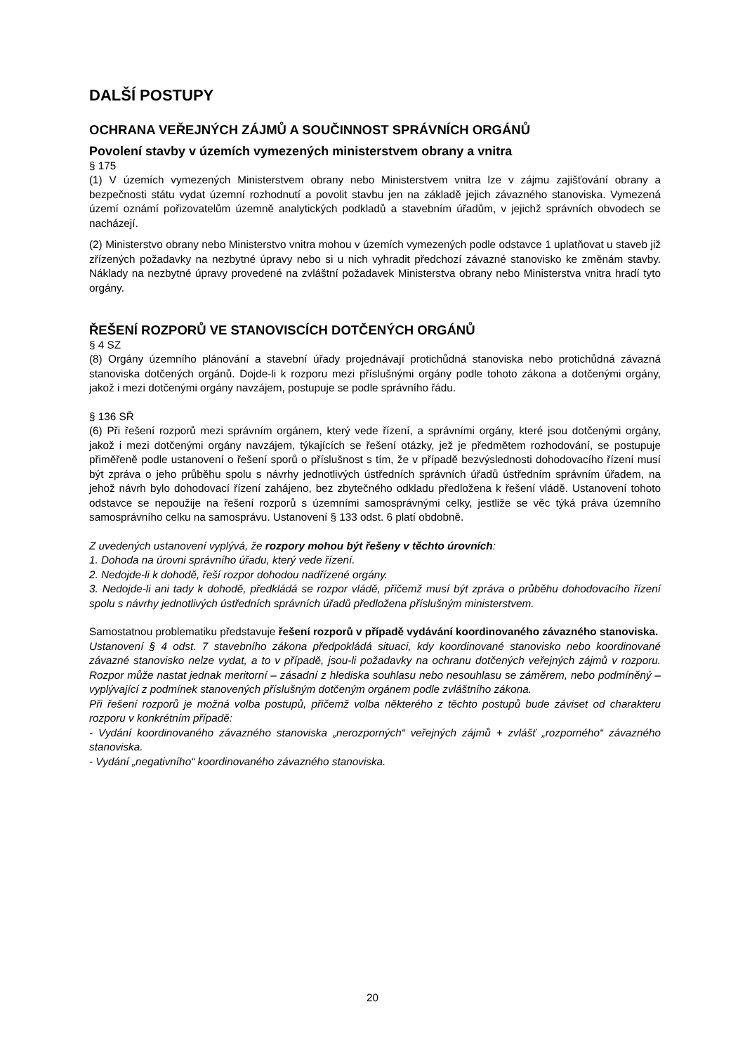DALŠÍ POSTUPY
OCHRANA VEŘEJNÝCH ZÁJMŮ A SOUČINNOST SPRÁVNÍCH ORGÁNŮ
Povolení stavby v územích vymezených ministerstvem obrany a vnitra
§ 175
(1) V územích vymezených Ministerstvem obrany nebo Ministerstvem vnitra lze v zájmu zajišťování obrany a bezpečnosti státu vydat územní rozhodnutí a povolit stavbu jen na základě jejich závazného stanoviska. Vymezená území oznámí pořizovatelům územně analytických podkladů a stavebním úřadům, v jejichž správních obvodech se nacházejí.
(2) Ministerstvo obrany nebo Ministerstvo vnitra mohou v územích vymezených podle odstavce 1 uplatňovat u staveb již zřízených požadavky na nezbytné úpravy nebo si u nich vyhradit předchozí závazné stanovisko ke změnám stavby. Náklady na nezbytné úpravy provedené na zvláštní požadavek Ministerstva obrany nebo Ministerstva vnitra hradí tyto orgány.
ŘEŠENÍ ROZPORŮ VE STANOVISCÍCH DOTČENÝCH ORGÁNŮ
§ 4 SZ
(8) Orgány územního plánování a stavební úřady projednávají protichůdná stanoviska nebo protichůdná závazná stanoviska dotčených orgánů. Dojde-li k rozporu mezi příslušnými orgány podle tohoto zákona a dotčenými orgány, jakož i mezi dotčenými orgány navzájem, postupuje se podle správního řádu.
§ 136 SŘ
(6) Při řešení rozporů mezi správním orgánem, který vede řízení, a správními orgány, které jsou dotčenými orgány, jakož i mezi dotčenými orgány navzájem, týkajících se řešení otázky, jež je předmětem rozhodování, se postupuje přiměřeně podle ustanovení o řešení sporů o příslušnost s tím, že v případě bezvýslednosti dohodovacího řízení musí být zpráva o jeho průběhu spolu s návrhy jednotlivých ústředních správních úřadů ústředním správním úřadem, na jehož návrh bylo dohodovací řízení zahájeno, bez zbytečného odkladu předložena k řešení vládě. Ustanovení tohoto odstavce se nepoužije na řešení rozporů s územními samosprávnými celky, jestliže se věc týká práva územního samosprávního celku na samosprávu. Ustanovení § 133 odst. 6 platí obdobně.
Z uvedených ustanovení vyplývá, že rozpory mohou být řešeny v těchto úrovních:
1. Dohoda na úrovni správního úřadu, který vede řízení.
2. Nedojde-li k dohodě, řeší rozpor dohodou nadřízené orgány.
3. Nedojde-li ani tady k dohodě, předkládá se rozpor vládě, přičemž musí být zpráva o průběhu dohodovacího řízení spolu s návrhy jednotlivých ústředních správních úřadů předložena příslušným ministerstvem.
Samostatnou problematiku představuje řešení rozporů v případě vydávání koordinovaného závazného stanoviska.
Ustanovení § 4 odst. 7 stavebního zákona předpokládá situaci, kdy koordinované stanovisko nebo koordinované závazné stanovisko nelze vydat, a to v případě, jsou-li požadavky na ochranu dotčených veřejných zájmů v rozporu. Rozpor může nastat jednak meritorní – zásadní z hlediska souhlasu nebo nesouhlasu se záměrem, nebo podmíněný – vyplývající z podmínek stanovených příslušným dotčeným orgánem podle zvláštního zákona.
Při řešení rozporů je možná volba postupů, přičemž volba některého z těchto postupů bude záviset od charakteru rozporu v konkrétním případě:
- Vydání koordinovaného závazného stanoviska „nerozporných“ veřejných zájmů + zvlášť „rozporného“ závazného stanoviska.
- Vydání „negativního“ koordinovaného závazného stanoviska.
20